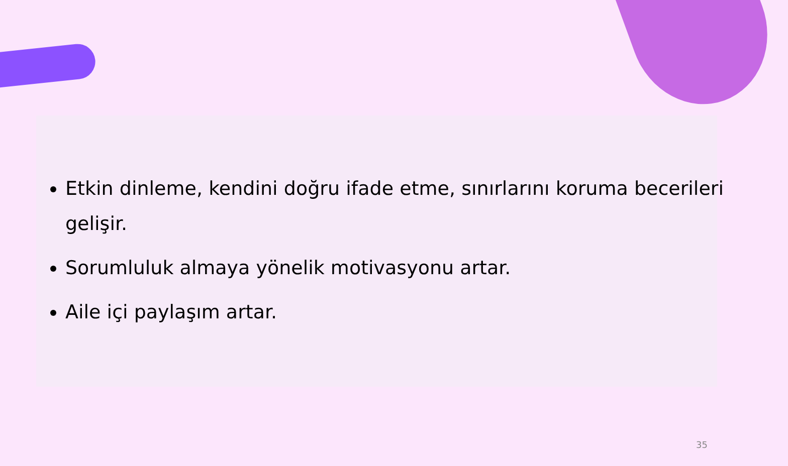Etkin dinleme, kendini doğru ifade etme, sınırlarını koruma becerileri gelişir.
Sorumluluk almaya yönelik motivasyonu artar.
Aile içi paylaşım artar.
35